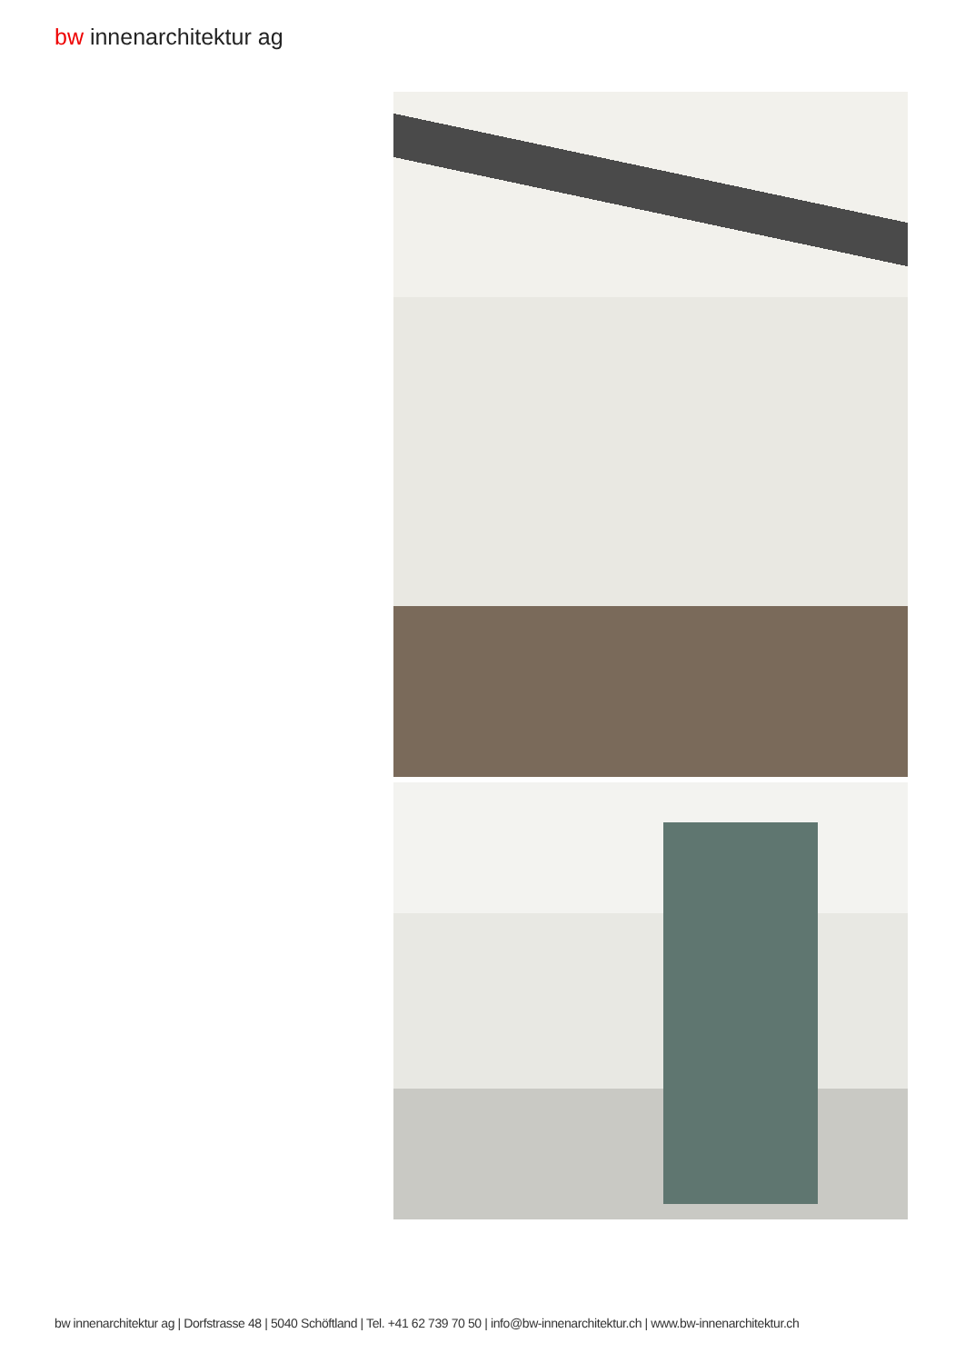bw innenarchitektur ag
bw innenarchitektur ag | Dorfstrasse 48 | 5040 Schöftland | Tel. +41 62 739 70 50 | info@bw-innenarchitektur.ch | www.bw-innenarchitektur.ch